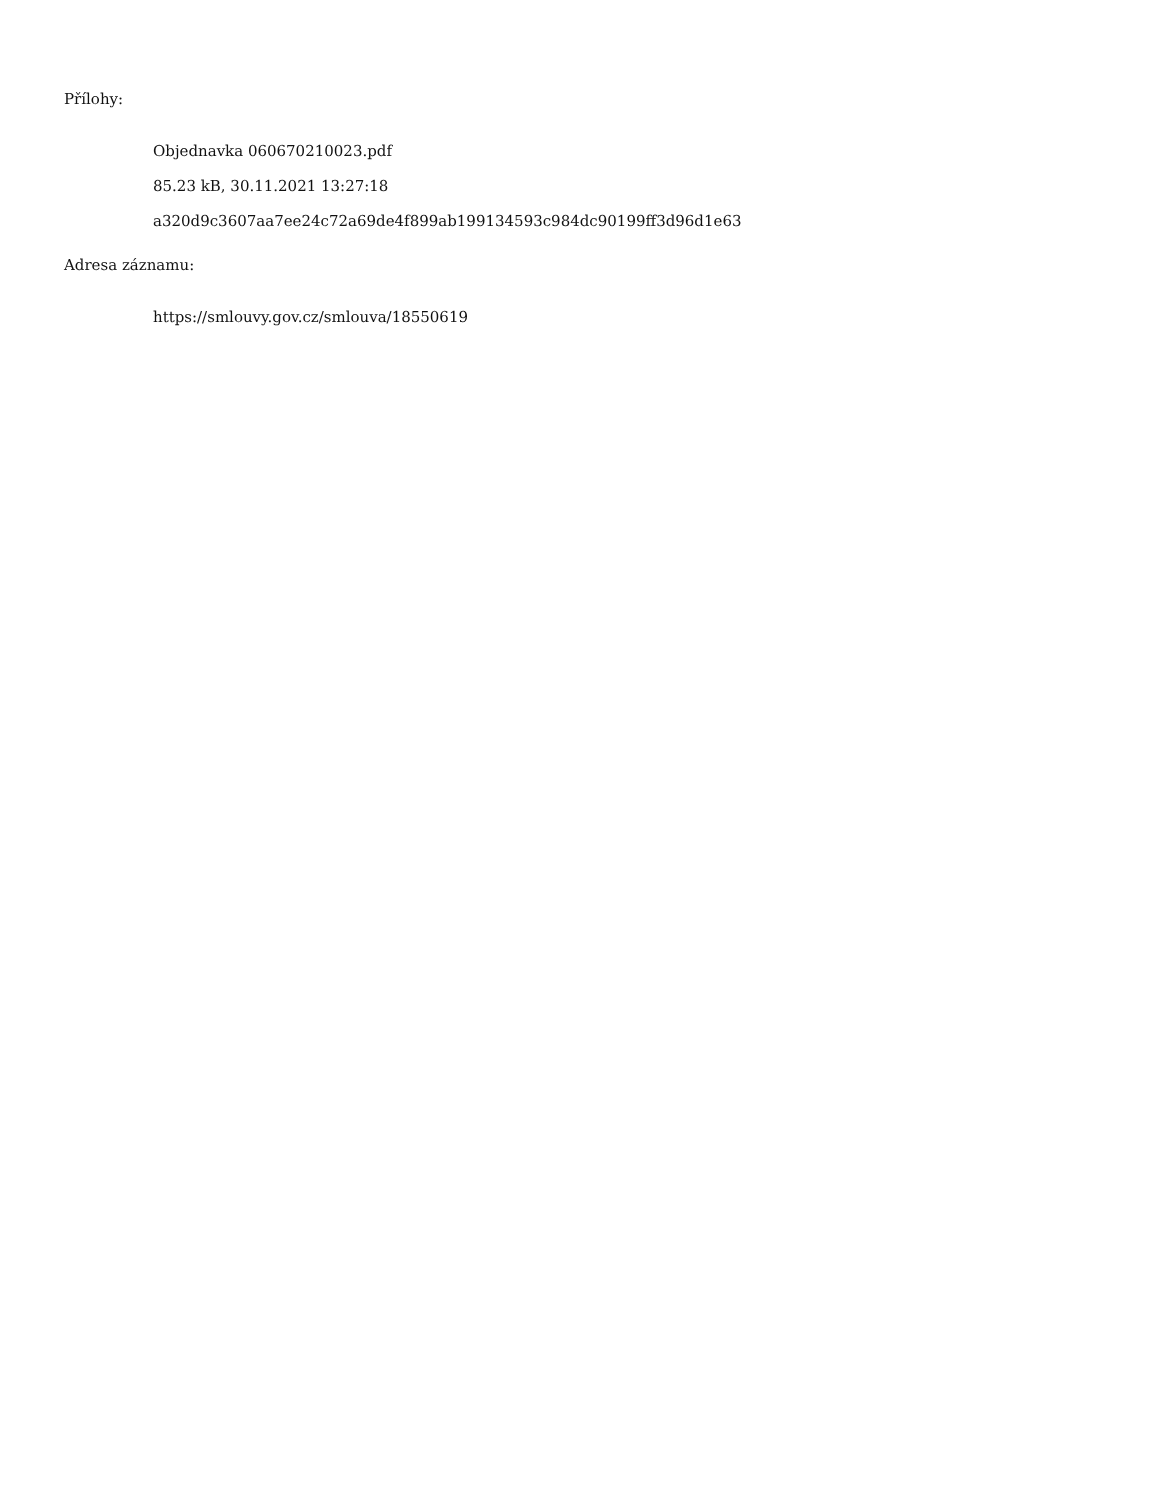Přílohy:
Objednavka 060670210023.pdf
85.23 kB, 30.11.2021 13:27:18
a320d9c3607aa7ee24c72a69de4f899ab199134593c984dc90199ff3d96d1e63
Adresa záznamu:
https://smlouvy.gov.cz/smlouva/18550619